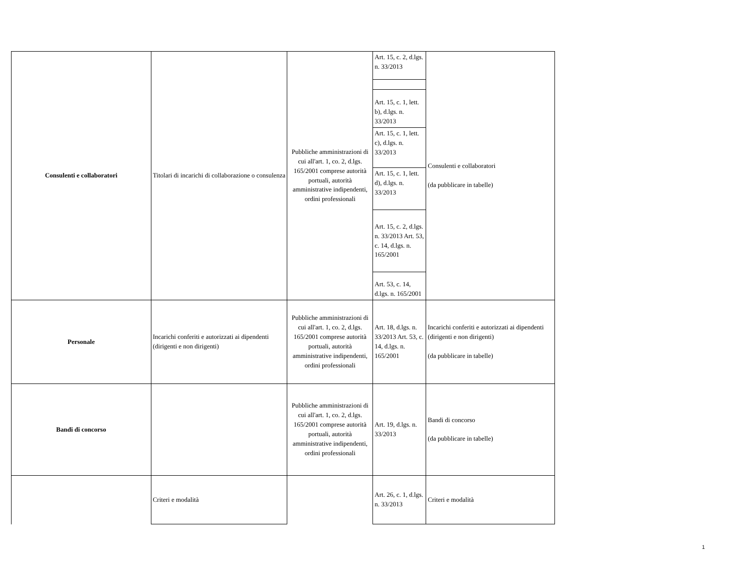| Consulenti e collaboratori | Titolari di incarichi di collaborazione o consulenza | Pubbliche amministrazioni di cui all'art. 1, co. 2, d.lgs. 165/2001 comprese autorità portuali, autorità amministrative indipendenti, ordini professionali | Art. 15, c. 2, d.lgs. n. 33/2013 | Consulenti e collaboratori (da pubblicare in tabelle) |
| | | | Art. 15, c. 1, lett. b), d.lgs. n. 33/2013 | |
| | | | Art. 15, c. 1, lett. c), d.lgs. n. 33/2013 | |
| | | | Art. 15, c. 1, lett. d), d.lgs. n. 33/2013 | |
| | | | Art. 15, c. 2, d.lgs. n. 33/2013 Art. 53, c. 14, d.lgs. n. 165/2001 | |
| | | | Art. 53, c. 14, d.lgs. n. 165/2001 | |
| Personale | Incarichi conferiti e autorizzati ai dipendenti (dirigenti e non dirigenti) | Pubbliche amministrazioni di cui all'art. 1, co. 2, d.lgs. 165/2001 comprese autorità portuali, autorità amministrative indipendenti, ordini professionali | Art. 18, d.lgs. n. 33/2013 Art. 53, c. 14, d.lgs. n. 165/2001 | Incarichi conferiti e autorizzati ai dipendenti (dirigenti e non dirigenti) (da pubblicare in tabelle) |
| Bandi di concorso | | Pubbliche amministrazioni di cui all'art. 1, co. 2, d.lgs. 165/2001 comprese autorità portuali, autorità amministrative indipendenti, ordini professionali | Art. 19, d.lgs. n. 33/2013 | Bandi di concorso (da pubblicare in tabelle) |
| | Criteri e modalità | | Art. 26, c. 1, d.lgs. n. 33/2013 | Criteri e modalità |
1